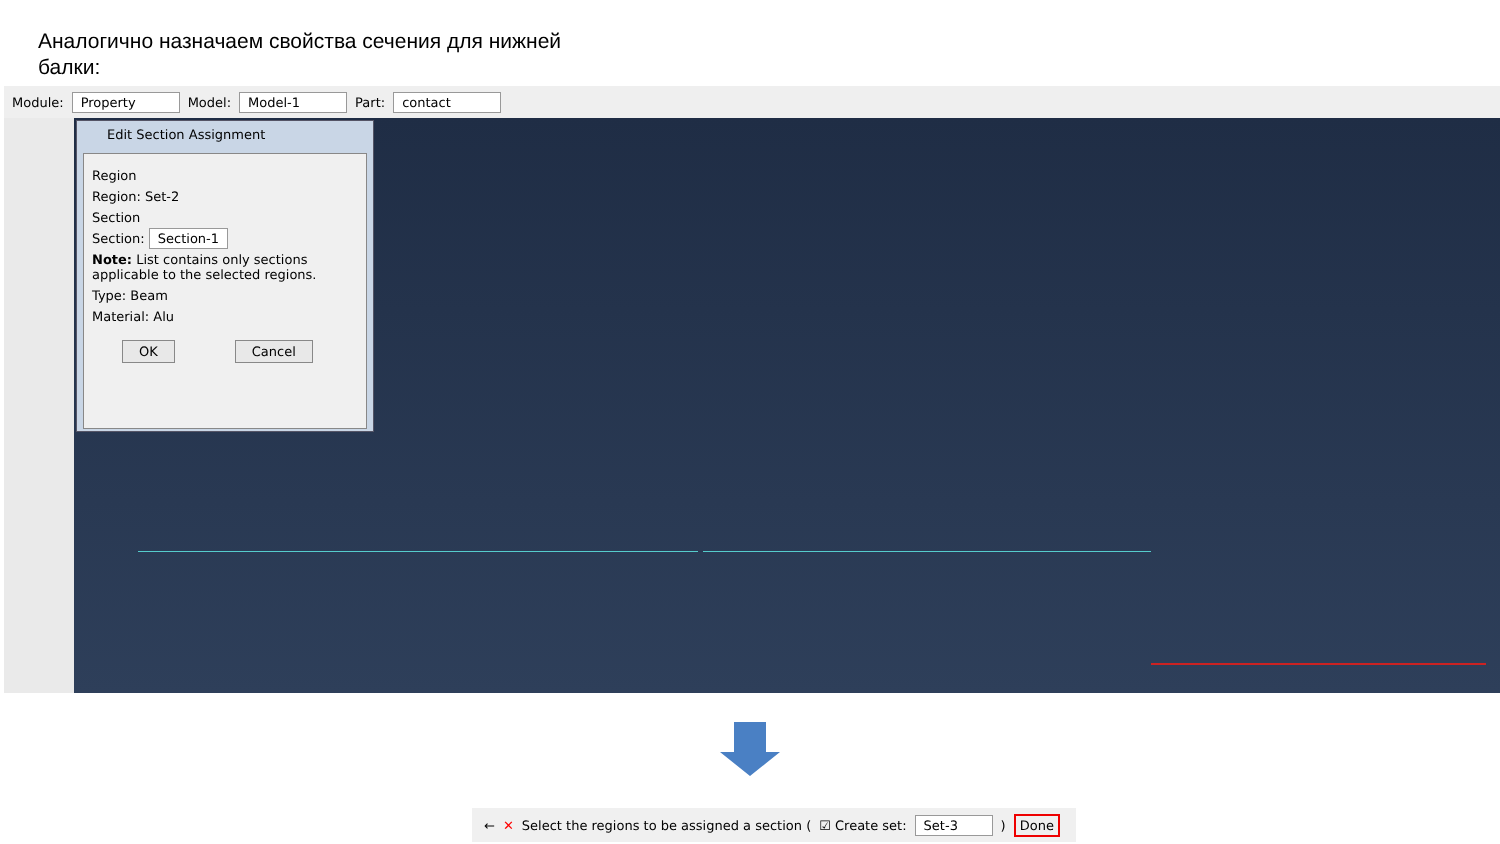Аналогично назначаем свойства сечения для нижней
балки:
Module: Property Model: Model-1 Part: contact
Edit Section Assignment
Region
Region: Set-2
Section
Section: Section-1
Note: List contains only sections applicable to the selected regions.
Type: Beam
Material: Alu
OK Cancel
← ✕ Select the regions to be assigned a section (☑ Create set: Set-3) Done